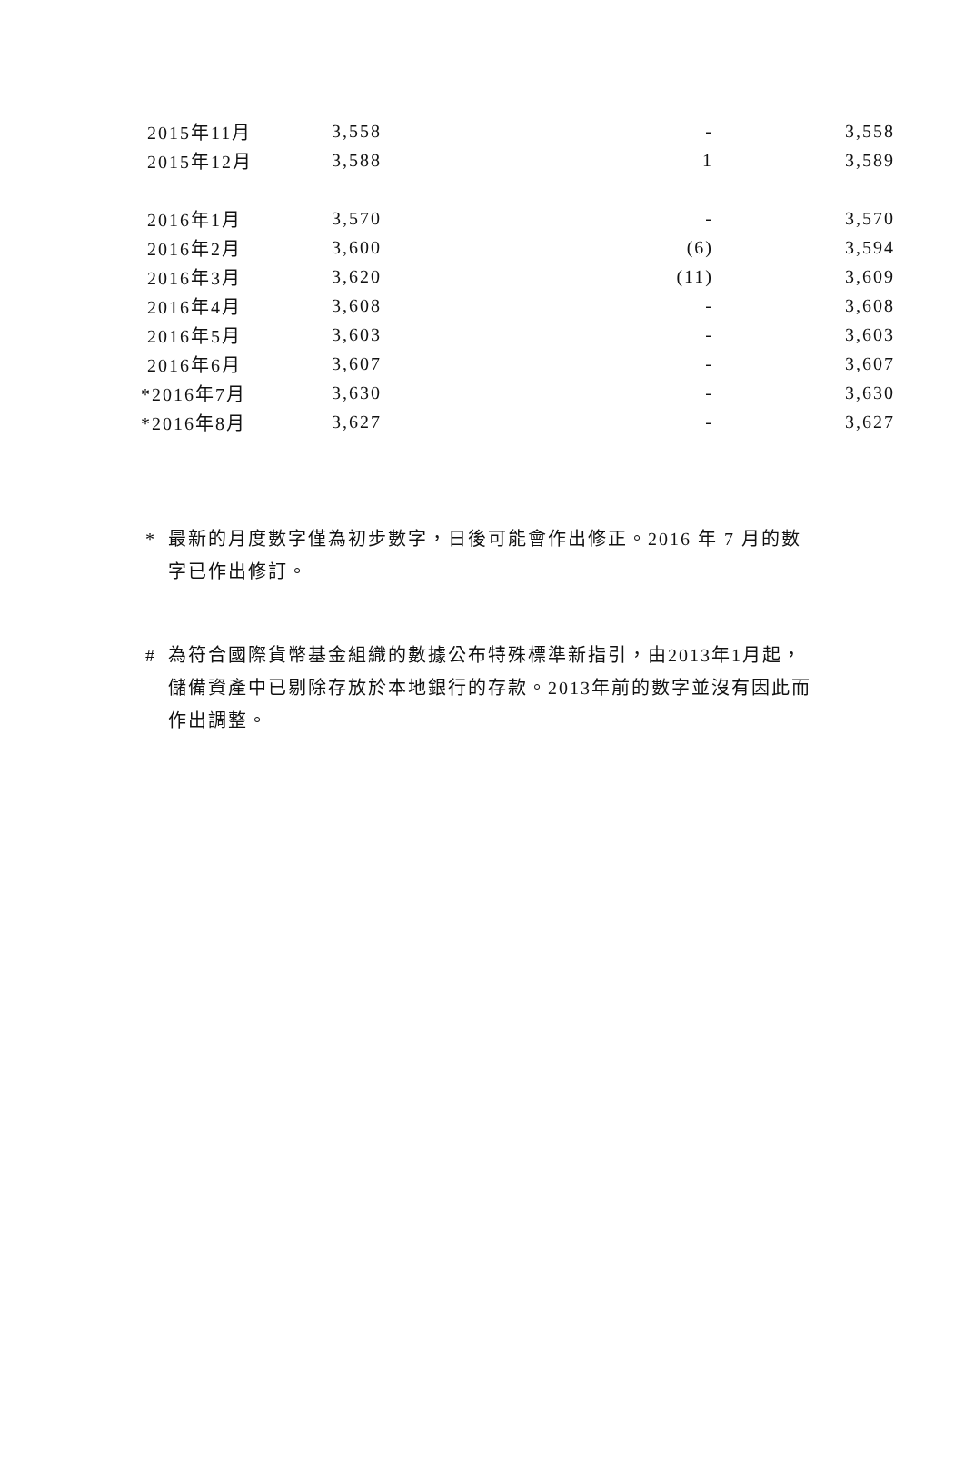| 2015年11月 | 3,558 | - | 3,558 |
| 2015年12月 | 3,588 | 1 | 3,589 |
| 2016年1月 | 3,570 | - | 3,570 |
| 2016年2月 | 3,600 | (6) | 3,594 |
| 2016年3月 | 3,620 | (11) | 3,609 |
| 2016年4月 | 3,608 | - | 3,608 |
| 2016年5月 | 3,603 | - | 3,603 |
| 2016年6月 | 3,607 | - | 3,607 |
| *2016年7月 | 3,630 | - | 3,630 |
| *2016年8月 | 3,627 | - | 3,627 |
* 最新的月度數字僅為初步數字，日後可能會作出修正。2016 年 7 月的數字已作出修訂。
# 為符合國際貨幣基金組織的數據公布特殊標準新指引，由2013年1月起，儲備資產中已剔除存放於本地銀行的存款。2013年前的數字並沒有因此而作出調整。